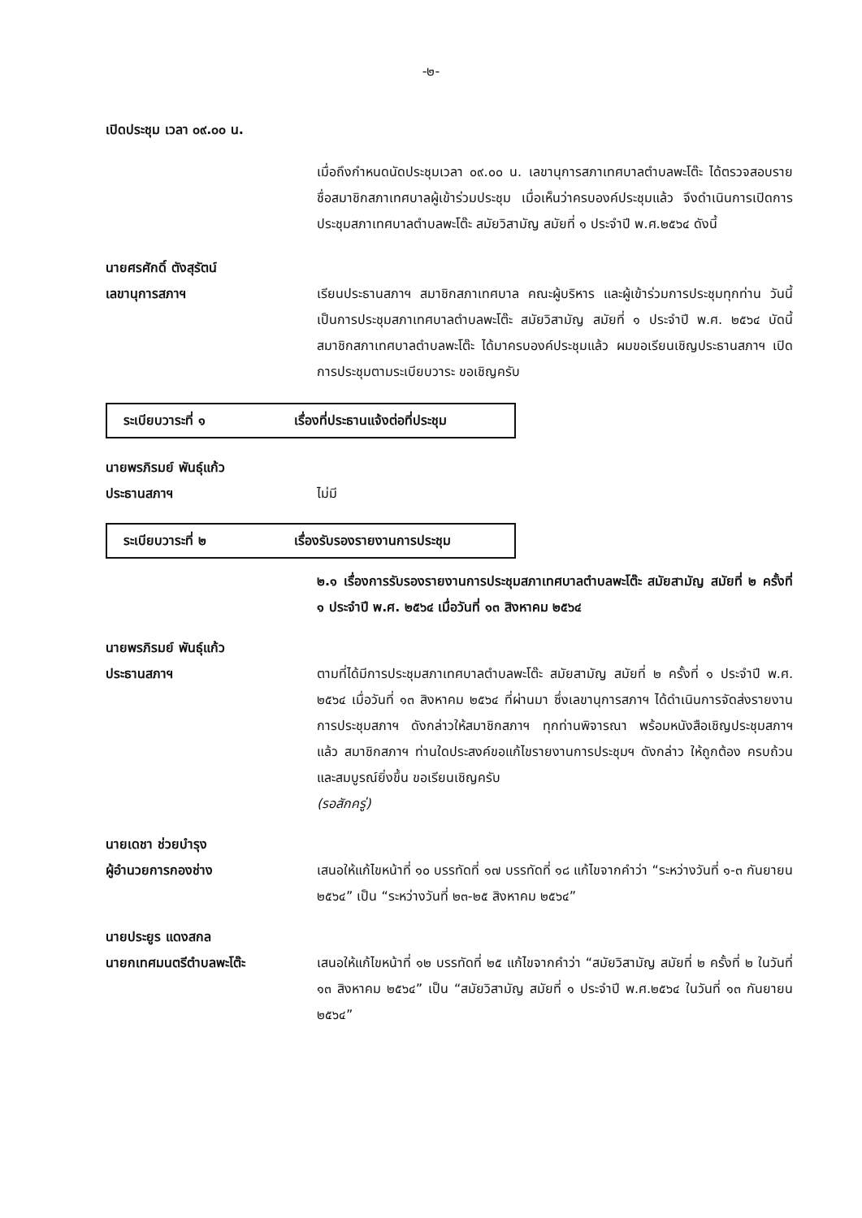-๒-
เปิดประชุม เวลา ๐๙.๐๐ น.
เมื่อถึงกำหนดนัดประชุมเวลา ๐๙.๐๐ น. เลขานุการสภาเทศบาลตำบลพะโต๊ะ ได้ตรวจสอบรายชื่อสมาชิกสภาเทศบาลผู้เข้าร่วมประชุม เมื่อเห็นว่าครบองค์ประชุมแล้ว จึงดำเนินการเปิดการประชุมสภาเทศบาลตำบลพะโต๊ะ สมัยวิสามัญ สมัยที่ ๑ ประจำปี พ.ศ.๒๕๖๔ ดังนี้
นายศรศักดิ์ ตังสุรัตน์
เลขานุการสภาฯ
เรียนประธานสภาฯ สมาชิกสภาเทศบาล คณะผู้บริหาร และผู้เข้าร่วมการประชุมทุกท่าน วันนี้เป็นการประชุมสภาเทศบาลตำบลพะโต๊ะ สมัยวิสามัญ สมัยที่ ๑ ประจำปี พ.ศ. ๒๕๖๔ บัดนี้ สมาชิกสภาเทศบาลตำบลพะโต๊ะ ได้มาครบองค์ประชุมแล้ว ผมขอเรียนเชิญประธานสภาฯ เปิดการประชุมตามระเบียบวาระ ขอเชิญครับ
ระเบียบวาระที่ ๑ เรื่องที่ประธานแจ้งต่อที่ประชุม
นายพรภิรมย์ พันธุ์แก้ว
ประธานสภาฯ
ไม่มี
ระเบียบวาระที่ ๒ เรื่องรับรองรายงานการประชุม
๒.๑ เรื่องการรับรองรายงานการประชุมสภาเทศบาลตำบลพะโต๊ะ สมัยสามัญ สมัยที่ ๒ ครั้งที่ ๑ ประจำปี พ.ศ. ๒๕๖๔ เมื่อวันที่ ๑๓ สิงหาคม ๒๕๖๔
นายพรภิรมย์ พันธุ์แก้ว
ประธานสภาฯ
ตามที่ได้มีการประชุมสภาเทศบาลตำบลพะโต๊ะ สมัยสามัญ สมัยที่ ๒ ครั้งที่ ๑ ประจำปี พ.ศ. ๒๕๖๔ เมื่อวันที่ ๑๓ สิงหาคม ๒๕๖๔ ที่ผ่านมา ซึ่งเลขานุการสภาฯ ได้ดำเนินการจัดส่งรายงานการประชุมสภาฯ ดังกล่าวให้สมาชิกสภาฯ ทุกท่านพิจารณา พร้อมหนังสือเชิญประชุมสภาฯ แล้ว สมาชิกสภาฯ ท่านใดประสงค์ขอแก้ไขรายงานการประชุมฯ ดังกล่าว ให้ถูกต้อง ครบถ้วน และสมบูรณ์ยิ่งขึ้น ขอเรียนเชิญครับ
(รอสักครู่)
นายเดชา ช่วยบำรุง
ผู้อำนวยการกองช่าง
เสนอให้แก้ไขหน้าที่ ๑๐ บรรทัดที่ ๑๗ บรรทัดที่ ๑๘ แก้ไขจากคำว่า “ระหว่างวันที่ ๑-๓ กันยายน ๒๕๖๔” เป็น “ระหว่างวันที่ ๒๓-๒๕ สิงหาคม ๒๕๖๔”
นายประยูร แดงสกล
นายกเทศมนตรีตำบลพะโต๊ะ
เสนอให้แก้ไขหน้าที่ ๑๒ บรรทัดที่ ๒๕ แก้ไขจากคำว่า “สมัยวิสามัญ สมัยที่ ๒ ครั้งที่ ๒ ในวันที่ ๑๓ สิงหาคม ๒๕๖๔” เป็น “สมัยวิสามัญ สมัยที่ ๑ ประจำปี พ.ศ.๒๕๖๔ ในวันที่ ๑๓ กันยายน ๒๕๖๔”